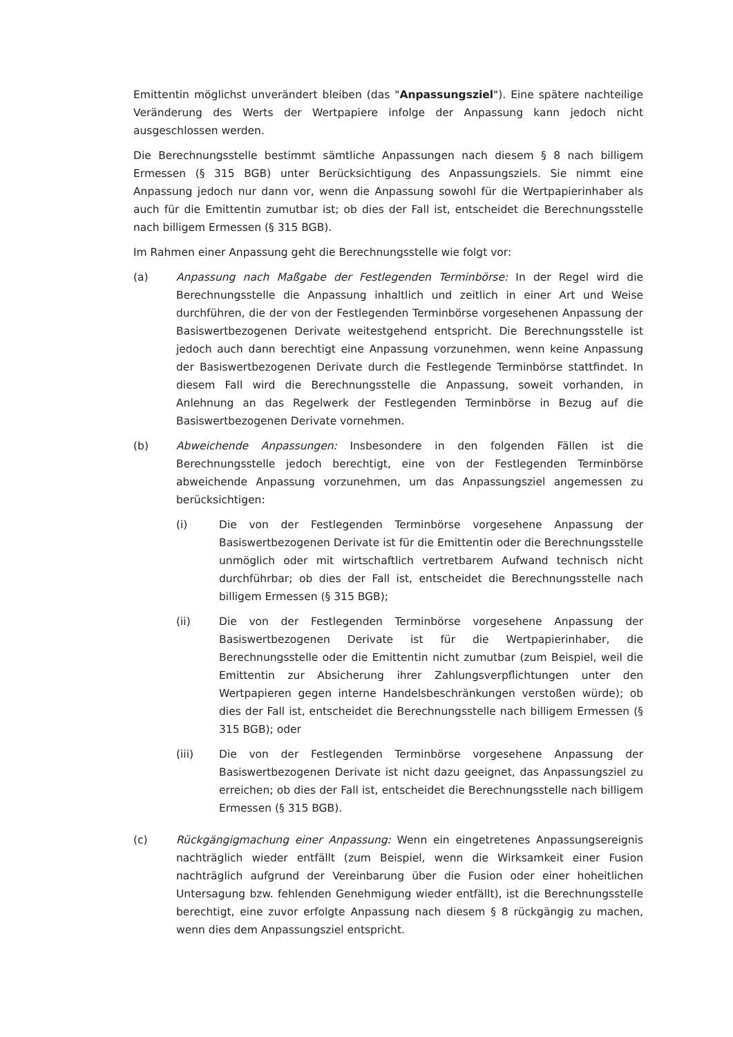Emittentin möglichst unverändert bleiben (das "Anpassungsziel"). Eine spätere nachteilige Veränderung des Werts der Wertpapiere infolge der Anpassung kann jedoch nicht ausgeschlossen werden.
Die Berechnungsstelle bestimmt sämtliche Anpassungen nach diesem § 8 nach billigem Ermessen (§ 315 BGB) unter Berücksichtigung des Anpassungsziels. Sie nimmt eine Anpassung jedoch nur dann vor, wenn die Anpassung sowohl für die Wertpapierinhaber als auch für die Emittentin zumutbar ist; ob dies der Fall ist, entscheidet die Berechnungsstelle nach billigem Ermessen (§ 315 BGB).
Im Rahmen einer Anpassung geht die Berechnungsstelle wie folgt vor:
(a) Anpassung nach Maßgabe der Festlegenden Terminbörse: In der Regel wird die Berechnungsstelle die Anpassung inhaltlich und zeitlich in einer Art und Weise durchführen, die der von der Festlegenden Terminbörse vorgesehenen Anpassung der Basiswertbezogenen Derivate weitestgehend entspricht. Die Berechnungsstelle ist jedoch auch dann berechtigt eine Anpassung vorzunehmen, wenn keine Anpassung der Basiswertbezogenen Derivate durch die Festlegende Terminbörse stattfindet. In diesem Fall wird die Berechnungsstelle die Anpassung, soweit vorhanden, in Anlehnung an das Regelwerk der Festlegenden Terminbörse in Bezug auf die Basiswertbezogenen Derivate vornehmen.
(b) Abweichende Anpassungen: Insbesondere in den folgenden Fällen ist die Berechnungsstelle jedoch berechtigt, eine von der Festlegenden Terminbörse abweichende Anpassung vorzunehmen, um das Anpassungsziel angemessen zu berücksichtigen:
(i) Die von der Festlegenden Terminbörse vorgesehene Anpassung der Basiswertbezogenen Derivate ist für die Emittentin oder die Berechnungsstelle unmöglich oder mit wirtschaftlich vertretbarem Aufwand technisch nicht durchführbar; ob dies der Fall ist, entscheidet die Berechnungsstelle nach billigem Ermessen (§ 315 BGB);
(ii) Die von der Festlegenden Terminbörse vorgesehene Anpassung der Basiswertbezogenen Derivate ist für die Wertpapierinhaber, die Berechnungsstelle oder die Emittentin nicht zumutbar (zum Beispiel, weil die Emittentin zur Absicherung ihrer Zahlungsverpflichtungen unter den Wertpapieren gegen interne Handelsbeschränkungen verstoßen würde); ob dies der Fall ist, entscheidet die Berechnungsstelle nach billigem Ermessen (§ 315 BGB); oder
(iii) Die von der Festlegenden Terminbörse vorgesehene Anpassung der Basiswertbezogenen Derivate ist nicht dazu geeignet, das Anpassungsziel zu erreichen; ob dies der Fall ist, entscheidet die Berechnungsstelle nach billigem Ermessen (§ 315 BGB).
(c) Rückgängigmachung einer Anpassung: Wenn ein eingetretenes Anpassungsereignis nachträglich wieder entfällt (zum Beispiel, wenn die Wirksamkeit einer Fusion nachträglich aufgrund der Vereinbarung über die Fusion oder einer hoheitlichen Untersagung bzw. fehlenden Genehmigung wieder entfällt), ist die Berechnungsstelle berechtigt, eine zuvor erfolgte Anpassung nach diesem § 8 rückgängig zu machen, wenn dies dem Anpassungsziel entspricht.